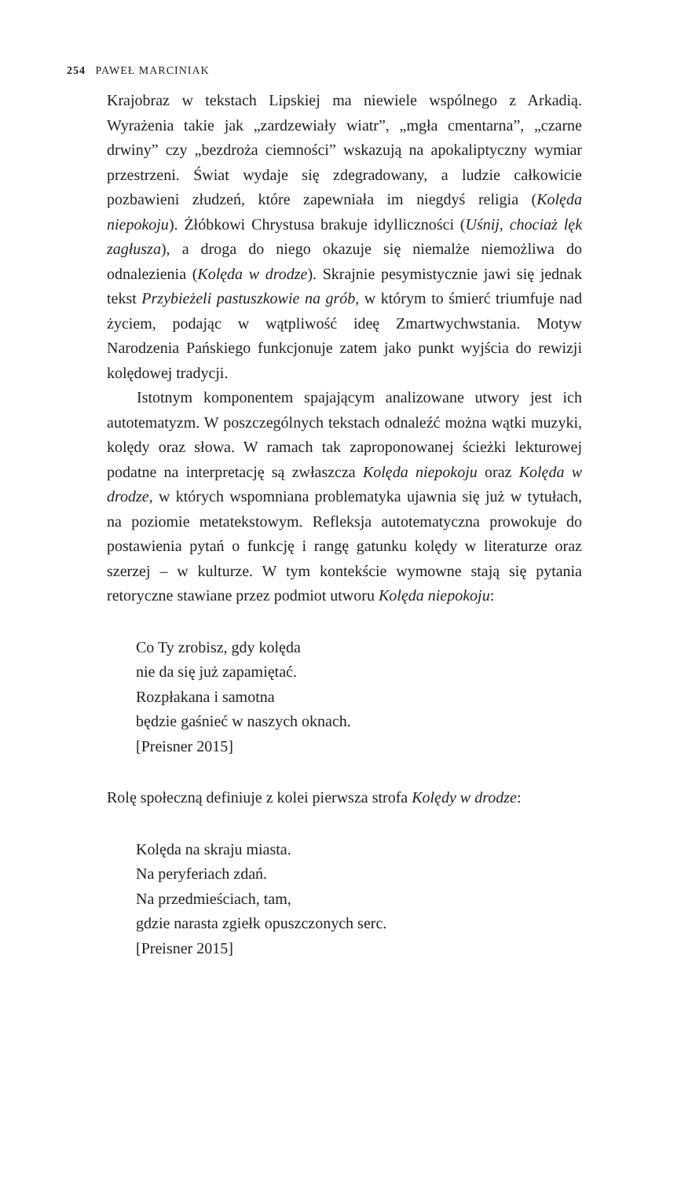254 PAWEŁ MARCINIAK
Krajobraz w tekstach Lipskiej ma niewiele wspólnego z Arkadią. Wyrażenia takie jak „zardzewiały wiatr”, „mgła cmentarna”, „czarne drwiny” czy „bezdroża ciemności” wskazują na apokaliptyczny wymiar przestrzeni. Świat wydaje się zdegradowany, a ludzie całkowicie pozbawieni złudzeń, które zapewniała im niegdyś religia (Kolęda niepokoju). Żłóbkowi Chrystusa brakuje idylliczności (Uśnij, chociaż lęk zagłusza), a droga do niego okazuje się niemalże niemożliwa do odnalezienia (Kolęda w drodze). Skrajnie pesymistycznie jawi się jednak tekst Przybieżeli pastuszkowie na grób, w którym to śmierć triumfuje nad życiem, podając w wątpliwość ideę Zmartwychwstania. Motyw Narodzenia Pańskiego funkcjonuje zatem jako punkt wyjścia do rewizji kolędowej tradycji.
Istotnym komponentem spajającym analizowane utwory jest ich autotematyzm. W poszczególnych tekstach odnaleźć można wątki muzyki, kolędy oraz słowa. W ramach tak zaproponowanej ścieżki lekturowej podatne na interpretację są zwłaszcza Kolęda niepokoju oraz Kolęda w drodze, w których wspomniana problematyka ujawnia się już w tytułach, na poziomie metatekstowym. Refleksja autotematyczna prowokuje do postawienia pytań o funkcję i rangę gatunku kolędy w literaturze oraz szerzej – w kulturze. W tym kontekście wymowne stają się pytania retoryczne stawiane przez podmiot utworu Kolęda niepokoju:
Co Ty zrobisz, gdy kolęda
nie da się już zapamiętać.
Rozpłakana i samotna
będzie gaśnieć w naszych oknach.
[Preisner 2015]
Rolę społeczną definiuje z kolei pierwsza strofa Kolędy w drodze:
Kolęda na skraju miasta.
Na peryferiach zdań.
Na przedmieściach, tam,
gdzie narasta zgiełk opuszczonych serc.
[Preisner 2015]